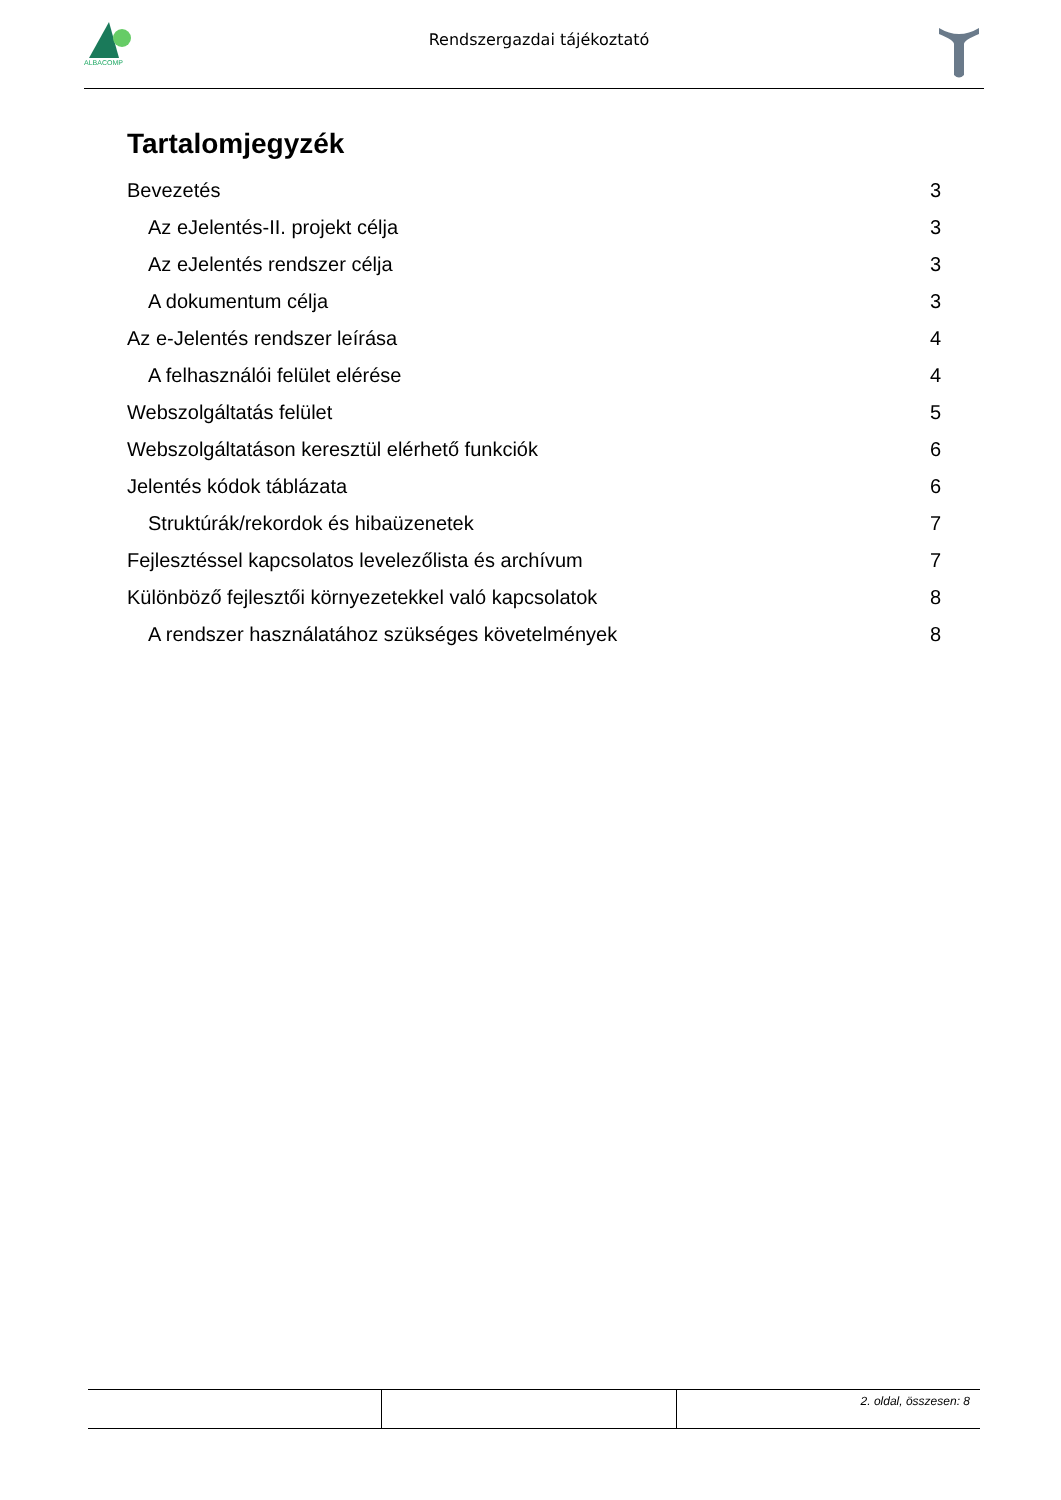ALBACOMP
Rendszergazdai tájékoztató
Tartalomjegyzék
Bevezetés 3
Az eJelentés-II. projekt célja 3
Az eJelentés rendszer célja 3
A dokumentum célja 3
Az e-Jelentés rendszer leírása 4
A felhasználói felület elérése 4
Webszolgáltatás felület 5
Webszolgáltatáson keresztül elérhető funkciók 6
Jelentés kódok táblázata 6
Struktúrák/rekordok és hibaüzenetek 7
Fejlesztéssel kapcsolatos levelezőlista és archívum 7
Különböző fejlesztői környezetekkel való kapcsolatok 8
A rendszer használatához szükséges követelmények 8
2. oldal, összesen: 8